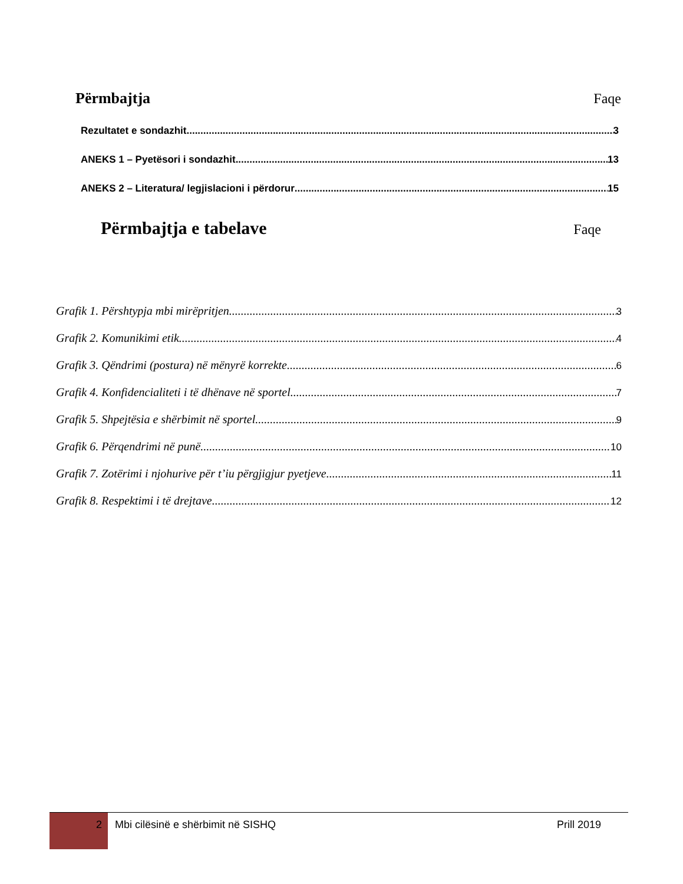Përmbajtja Faqe
Rezultatet e sondazhit 3
ANEKS 1 – Pyetësori i sondazhit 13
ANEKS 2 – Literatura/ legjislacioni i përdorur 15
Përmbajtja e tabelave Faqe
Grafik 1. Përshtypja mbi mirëpritjen 3
Grafik 2. Komunikimi etik 4
Grafik 3. Qëndrimi (postura) në mënyrë korrekte 6
Grafik 4. Konfidencialiteti i të dhënave në sportel 7
Grafik 5. Shpejtësia e shërbimit në sportel 9
Grafik 6. Përqendrimi në punë 10
Grafik 7. Zotërimi i njohurive për t’iu përgjigjur pyetjeve 11
Grafik 8. Respektimi i të drejtave 12
2
Mbi cilësinë e shërbimit në SISHQ
Prill 2019